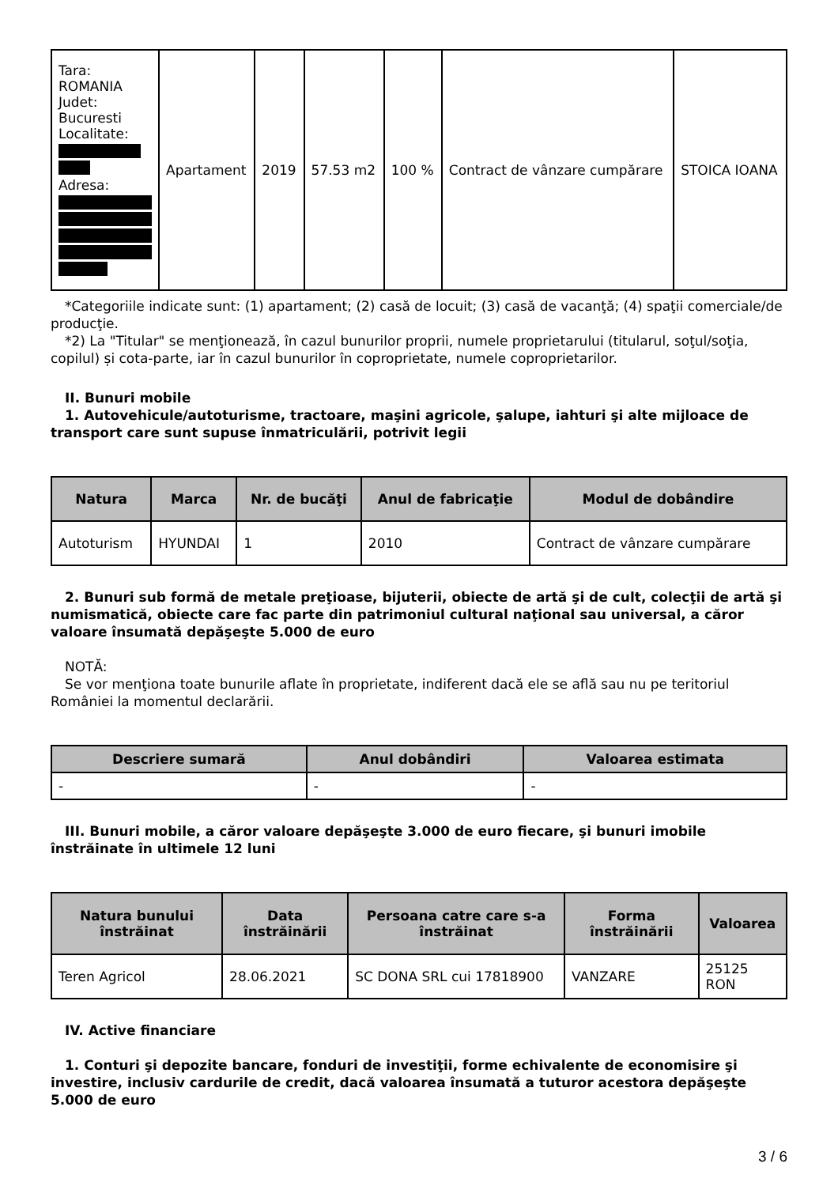| Tara: ROMANIA Judet: Bucuresti Localitate: Adresa: | Apartament | 2019 | 57.53 m2 | 100 % | Contract de vânzare cumpărare | STOICA IOANA |
*Categoriile indicate sunt: (1) apartament; (2) casă de locuit; (3) casă de vacanţă; (4) spaţii comerciale/de producţie.
*2) La "Titular" se menţionează, în cazul bunurilor proprii, numele proprietarului (titularul, soţul/soţia, copilul) și cota-parte, iar în cazul bunurilor în coproprietate, numele coproprietarilor.
II. Bunuri mobile
1. Autovehicule/autoturisme, tractoare, maşini agricole, şalupe, iahturi şi alte mijloace de transport care sunt supuse înmatriculării, potrivit legii
| Natura | Marca | Nr. de bucăţi | Anul de fabricaţie | Modul de dobândire |
| --- | --- | --- | --- | --- |
| Autoturism | HYUNDAI | 1 | 2010 | Contract de vânzare cumpărare |
2. Bunuri sub formă de metale preţioase, bijuterii, obiecte de artă şi de cult, colecţii de artă şi numismatică, obiecte care fac parte din patrimoniul cultural naţional sau universal, a căror valoare însumată depăşeşte 5.000 de euro
NOTĂ:
Se vor menţiona toate bunurile aflate în proprietate, indiferent dacă ele se află sau nu pe teritoriul României la momentul declarării.
| Descriere sumară | Anul dobândiri | Valoarea estimata |
| --- | --- | --- |
| - | - | - |
III. Bunuri mobile, a căror valoare depăşeşte 3.000 de euro fiecare, şi bunuri imobile înstrăinate în ultimele 12 luni
| Natura bunului înstrăinat | Data înstrăinării | Persoana catre care s-a înstrăinat | Forma înstrăinării | Valoarea |
| --- | --- | --- | --- | --- |
| Teren Agricol | 28.06.2021 | SC DONA SRL cui 17818900 | VANZARE | 25125 RON |
IV. Active financiare
1. Conturi şi depozite bancare, fonduri de investiţii, forme echivalente de economisire şi investire, inclusiv cardurile de credit, dacă valoarea însumată a tuturor acestora depăşeşte 5.000 de euro
3 / 6